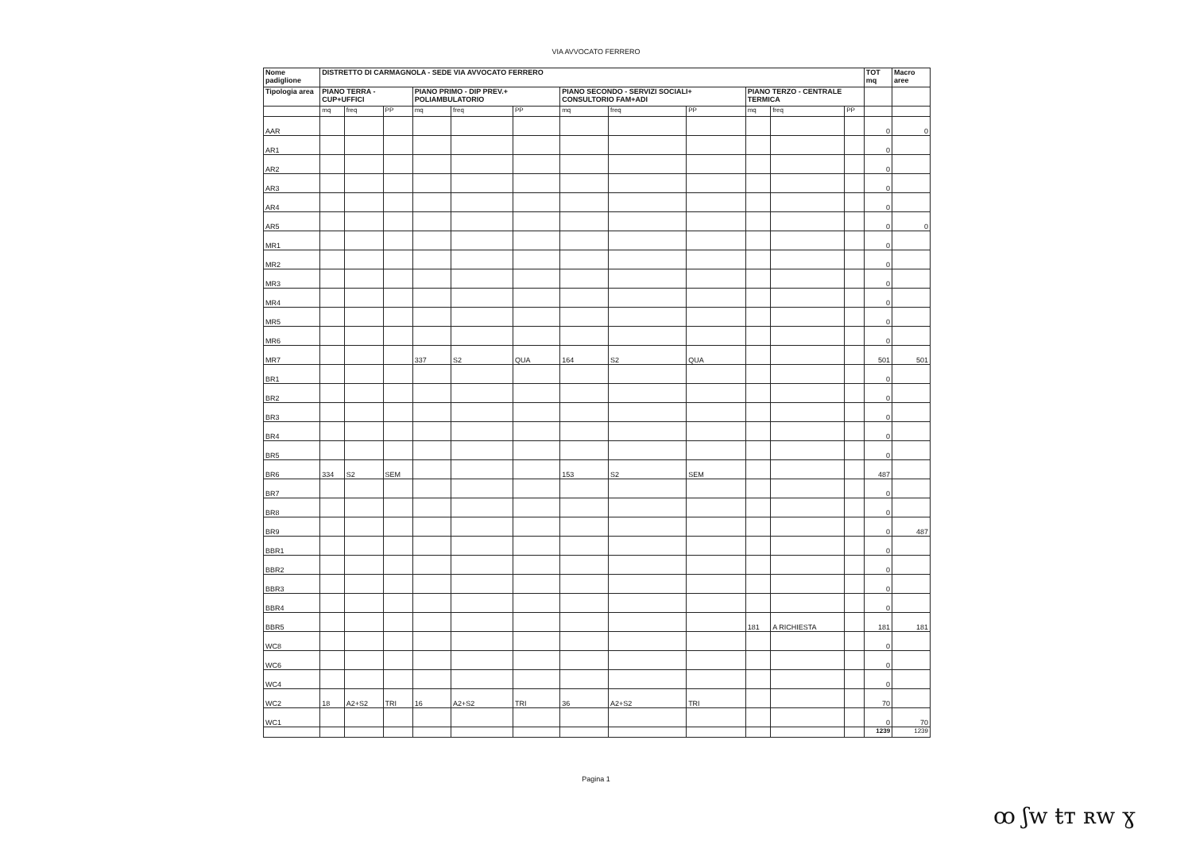VIA AVVOCATO FERRERO
| Nome padiglione | DISTRETTO DI CARMAGNOLA - SEDE VIA AVVOCATO FERRERO | | | | | | | | | | | | TOT mq | Macro aree |
| --- | --- | --- | --- | --- | --- | --- | --- | --- | --- | --- | --- | --- | --- | --- |
| Tipologia area | PIANO TERRA - CUP+UFFICI | | | PIANO PRIMO - DIP PREV.+ POLIAMBULATORIO | | | PIANO SECONDO - SERVIZI SOCIALI+ CONSULTORIO FAM+ADI | | | PIANO TERZO - CENTRALE TERMICA | | | | |
| | mq | freq | PP | mq | freq | PP | mq | freq | PP | mq | freq | PP | | |
| AAR | | | | | | | | | | | | | 0 | 0 |
| AR1 | | | | | | | | | | | | | 0 | |
| AR2 | | | | | | | | | | | | | 0 | |
| AR3 | | | | | | | | | | | | | 0 | |
| AR4 | | | | | | | | | | | | | 0 | |
| AR5 | | | | | | | | | | | | | 0 | 0 |
| MR1 | | | | | | | | | | | | | 0 | |
| MR2 | | | | | | | | | | | | | 0 | |
| MR3 | | | | | | | | | | | | | 0 | |
| MR4 | | | | | | | | | | | | | 0 | |
| MR5 | | | | | | | | | | | | | 0 | |
| MR6 | | | | | | | | | | | | | 0 | |
| MR7 | | | | 337 | S2 | QUA | 164 | S2 | QUA | | | | 501 | 501 |
| BR1 | | | | | | | | | | | | | 0 | |
| BR2 | | | | | | | | | | | | | 0 | |
| BR3 | | | | | | | | | | | | | 0 | |
| BR4 | | | | | | | | | | | | | 0 | |
| BR5 | | | | | | | | | | | | | 0 | |
| BR6 | 334 | S2 | SEM | | | | 153 | S2 | SEM | | | | 487 | |
| BR7 | | | | | | | | | | | | | 0 | |
| BR8 | | | | | | | | | | | | | 0 | |
| BR9 | | | | | | | | | | | | | 0 | 487 |
| BBR1 | | | | | | | | | | | | | 0 | |
| BBR2 | | | | | | | | | | | | | 0 | |
| BBR3 | | | | | | | | | | | | | 0 | |
| BBR4 | | | | | | | | | | | | | 0 | |
| BBR5 | | | | | | | | | | 181 | A RICHIESTA | | 181 | 181 |
| WC8 | | | | | | | | | | | | | 0 | |
| WC6 | | | | | | | | | | | | | 0 | |
| WC4 | | | | | | | | | | | | | 0 | |
| WC2 | 18 | A2+S2 | TRI | 16 | A2+S2 | TRI | 36 | A2+S2 | TRI | | | | 70 | |
| WC1 | | | | | | | | | | | | | 0 | 70 |
| | | | | | | | | | | | | | 1239 | 1239 |
Pagina 1
ꝏ ʃw ŧт ʀw ɣ